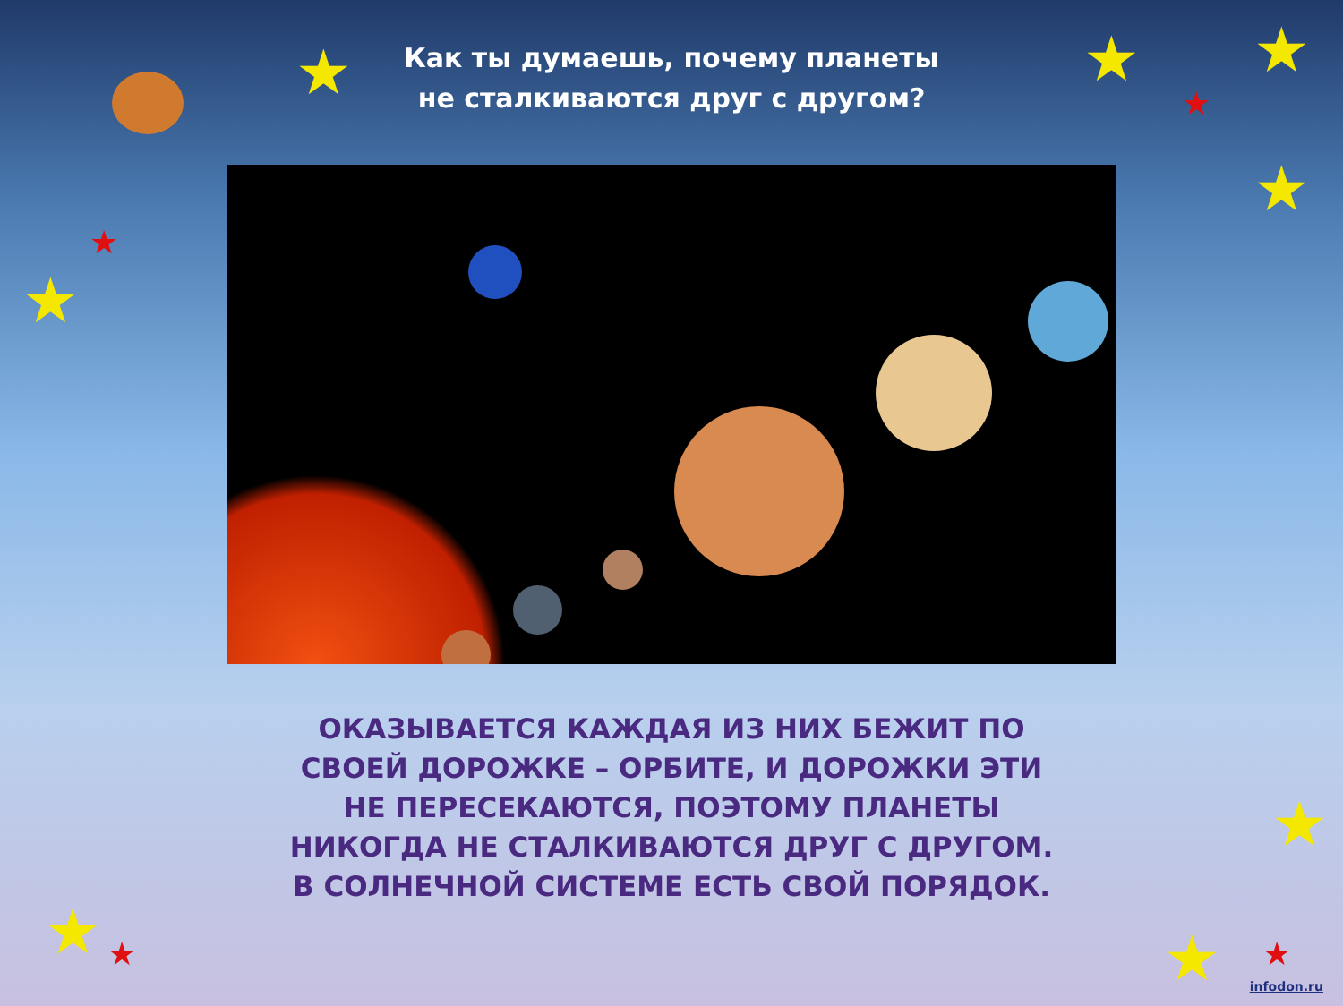Как ты думаешь, почему планеты
не сталкиваются друг с другом?
ОКАЗЫВАЕТСЯ КАЖДАЯ ИЗ НИХ БЕЖИТ ПО СВОЕЙ ДОРОЖКЕ – ОРБИТЕ, И ДОРОЖКИ ЭТИ НЕ ПЕРЕСЕКАЮТСЯ, ПОЭТОМУ ПЛАНЕТЫ НИКОГДА НЕ СТАЛКИВАЮТСЯ ДРУГ С ДРУГОМ. В СОЛНЕЧНОЙ СИСТЕМЕ ЕСТЬ СВОЙ ПОРЯДОК.
★ ★ ★
★
★
★
★
★
★
★
★ ★
infodon.ru